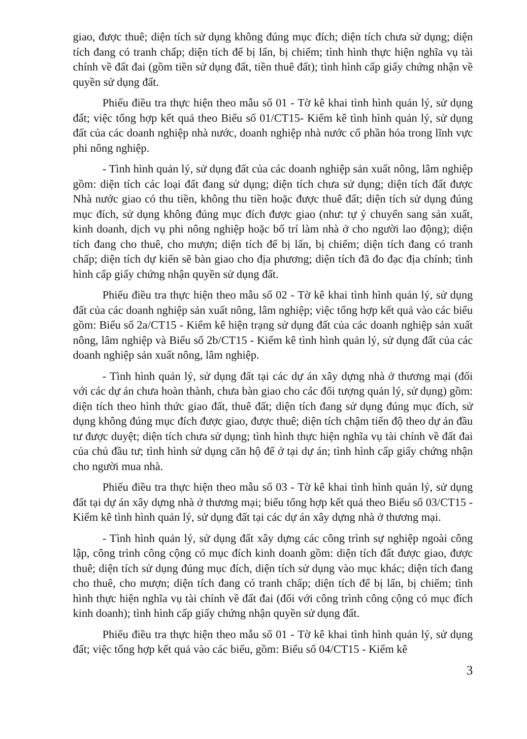giao, được thuê; diện tích sử dụng không đúng mục đích; diện tích chưa sử dụng; diện tích đang có tranh chấp; diện tích để bị lấn, bị chiếm; tình hình thực hiện nghĩa vụ tài chính về đất đai (gồm tiền sử dụng đất, tiền thuê đất); tình hình cấp giấy chứng nhận về quyền sử dụng đất.
Phiếu điều tra thực hiện theo mẫu số 01 - Tờ kê khai tình hình quản lý, sử dụng đất; việc tổng hợp kết quả theo Biểu số 01/CT15- Kiểm kê tình hình quản lý, sử dụng đất của các doanh nghiệp nhà nước, doanh nghiệp nhà nước cổ phần hóa trong lĩnh vực phi nông nghiệp.
- Tình hình quản lý, sử dụng đất của các doanh nghiệp sản xuất nông, lâm nghiệp gồm: diện tích các loại đất đang sử dụng; diện tích chưa sử dụng; diện tích đất được Nhà nước giao có thu tiền, không thu tiền hoặc được thuê đất; diện tích sử dụng đúng mục đích, sử dụng không đúng mục đích được giao (như: tự ý chuyển sang sản xuất, kinh doanh, dịch vụ phi nông nghiệp hoặc bố trí làm nhà ở cho người lao động); diện tích đang cho thuê, cho mượn; diện tích để bị lấn, bị chiếm; diện tích đang có tranh chấp; diện tích dự kiến sẽ bàn giao cho địa phương; diện tích đã đo đạc địa chính; tình hình cấp giấy chứng nhận quyền sử dụng đất.
Phiếu điều tra thực hiện theo mẫu số 02 - Tờ kê khai tình hình quản lý, sử dụng đất của các doanh nghiệp sản xuất nông, lâm nghiệp; việc tổng hợp kết quả vào các biểu gồm: Biểu số 2a/CT15 - Kiểm kê hiện trạng sử dụng đất của các doanh nghiệp sản xuất nông, lâm nghiệp và Biểu số 2b/CT15 - Kiểm kê tình hình quản lý, sử dụng đất của các doanh nghiệp sản xuất nông, lâm nghiệp.
- Tình hình quản lý, sử dụng đất tại các dự án xây dựng nhà ở thương mại (đối với các dự án chưa hoàn thành, chưa bàn giao cho các đối tượng quản lý, sử dụng) gồm: diện tích theo hình thức giao đất, thuê đất; diện tích đang sử dụng đúng mục đích, sử dụng không đúng mục đích được giao, được thuê; diện tích chậm tiến độ theo dự án đầu tư được duyệt; diện tích chưa sử dụng; tình hình thực hiện nghĩa vụ tài chính về đất đai của chủ đầu tư; tình hình sử dụng căn hộ để ở tại dự án; tình hình cấp giấy chứng nhận cho người mua nhà.
Phiếu điều tra thực hiện theo mẫu số 03 - Tờ kê khai tình hình quản lý, sử dụng đất tại dự án xây dựng nhà ở thương mại; biểu tổng hợp kết quả theo Biểu số 03/CT15 - Kiểm kê tình hình quản lý, sử dụng đất tại các dự án xây dựng nhà ở thương mại.
- Tình hình quản lý, sử dụng đất xây dựng các công trình sự nghiệp ngoài công lập, công trình công cộng có mục đích kinh doanh gồm: diện tích đất được giao, được thuê; diện tích sử dụng đúng mục đích, diện tích sử dụng vào mục khác; diện tích đang cho thuê, cho mượn; diện tích đang có tranh chấp; diện tích để bị lấn, bị chiếm; tình hình thực hiện nghĩa vụ tài chính về đất đai (đối với công trình công cộng có mục đích kinh doanh); tình hình cấp giấy chứng nhận quyền sử dụng đất.
Phiếu điều tra thực hiện theo mẫu số 01 - Tờ kê khai tình hình quản lý, sử dụng đất; việc tổng hợp kết quả vào các biểu, gồm: Biểu số 04/CT15 - Kiểm kê
3